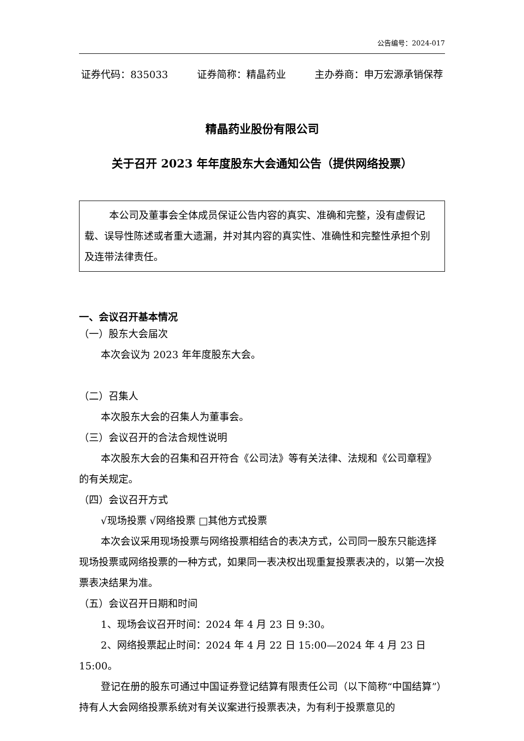公告编号：2024-017
证券代码：835033 证券简称：精晶药业 主办券商：申万宏源承销保荐
精晶药业股份有限公司
关于召开 2023 年年度股东大会通知公告（提供网络投票）
本公司及董事会全体成员保证公告内容的真实、准确和完整，没有虚假记载、误导性陈述或者重大遗漏，并对其内容的真实性、准确性和完整性承担个别及连带法律责任。
一、会议召开基本情况
（一）股东大会届次
本次会议为 2023 年年度股东大会。
（二）召集人
本次股东大会的召集人为董事会。
（三）会议召开的合法合规性说明
本次股东大会的召集和召开符合《公司法》等有关法律、法规和《公司章程》的有关规定。
（四）会议召开方式
√现场投票 √网络投票 □其他方式投票
本次会议采用现场投票与网络投票相结合的表决方式，公司同一股东只能选择现场投票或网络投票的一种方式，如果同一表决权出现重复投票表决的，以第一次投票表决结果为准。
（五）会议召开日期和时间
1、现场会议召开时间：2024 年 4 月 23 日 9:30。
2、网络投票起止时间：2024 年 4 月 22 日 15:00—2024 年 4 月 23 日 15:00。
登记在册的股东可通过中国证券登记结算有限责任公司（以下简称“中国结算”）持有人大会网络投票系统对有关议案进行投票表决，为有利于投票意见的